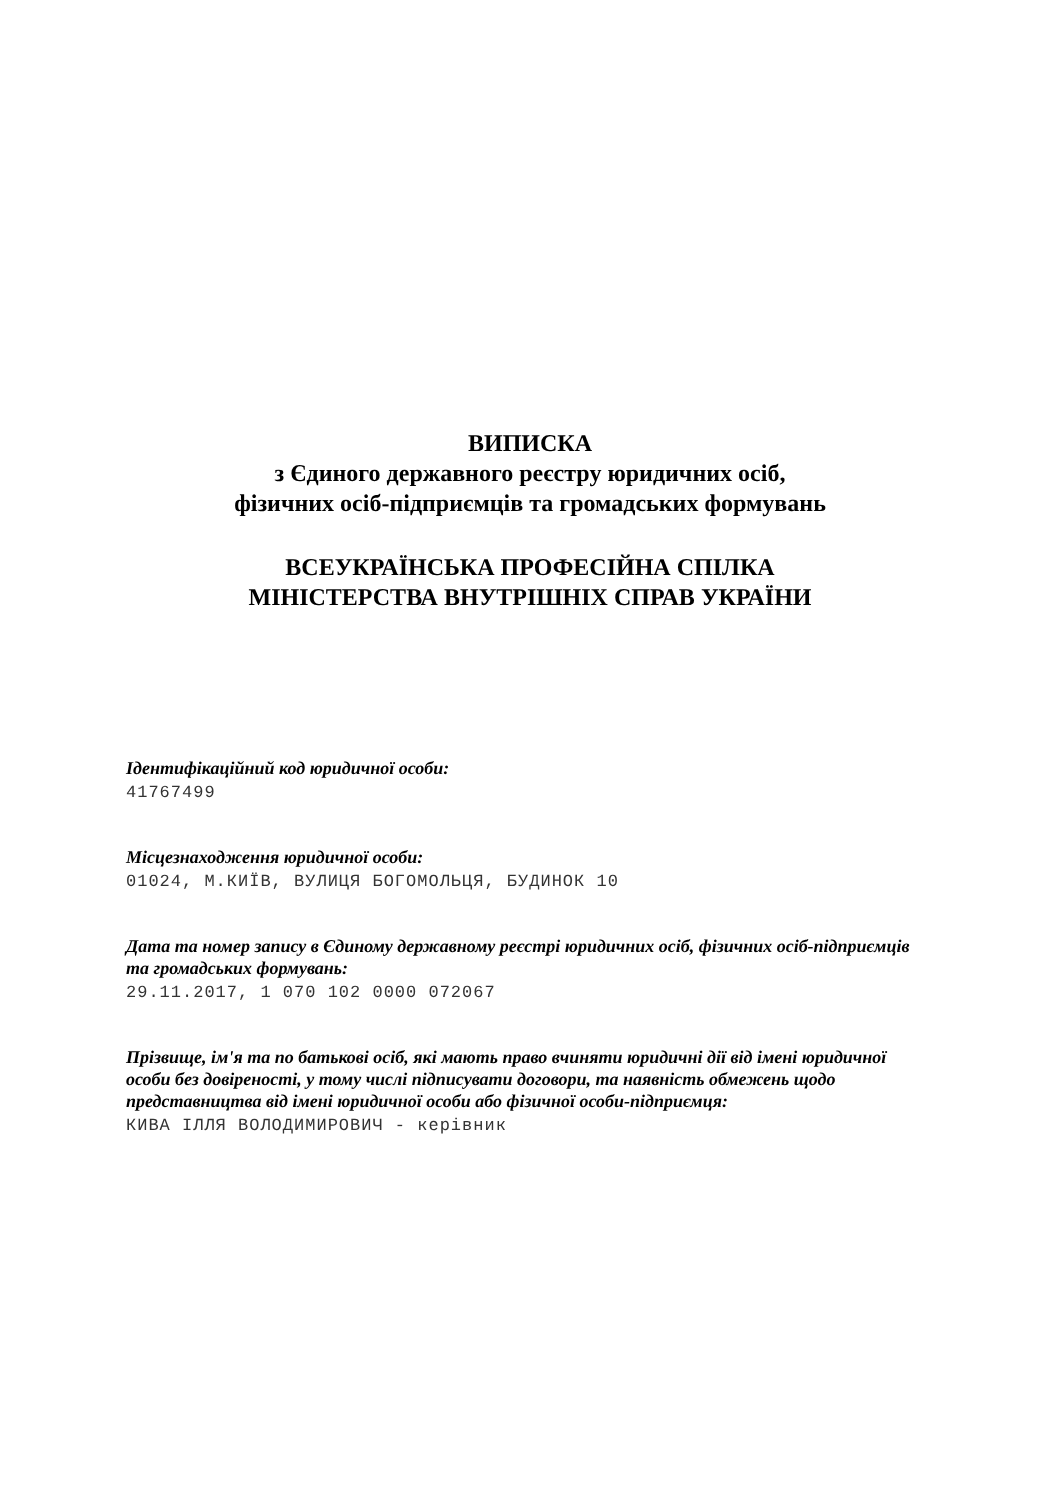ВИПИСКА
з Єдиного державного реєстру юридичних осіб,
фізичних осіб-підприємців та громадських формувань
ВСЕУКРАЇНСЬКА ПРОФЕСІЙНА СПІЛКА
МІНІСТЕРСТВА ВНУТРІШНІХ СПРАВ УКРАЇНИ
Ідентифікаційний код юридичної особи:
41767499
Місцезнаходження юридичної особи:
01024, М.КИЇВ, ВУЛИЦЯ БОГОМОЛЬЦЯ, БУДИНОК 10
Дата та номер запису в Єдиному державному реєстрі юридичних осіб, фізичних осіб-підприємців та громадських формувань:
29.11.2017, 1 070 102 0000 072067
Прізвище, ім'я та по батькові осіб, які мають право вчиняти юридичні дії від імені юридичної особи без довіреності, у тому числі підписувати договори, та наявність обмежень щодо представництва від імені юридичної особи або фізичної особи-підприємця:
КИВА ІЛЛЯ ВОЛОДИМИРОВИЧ - керівник